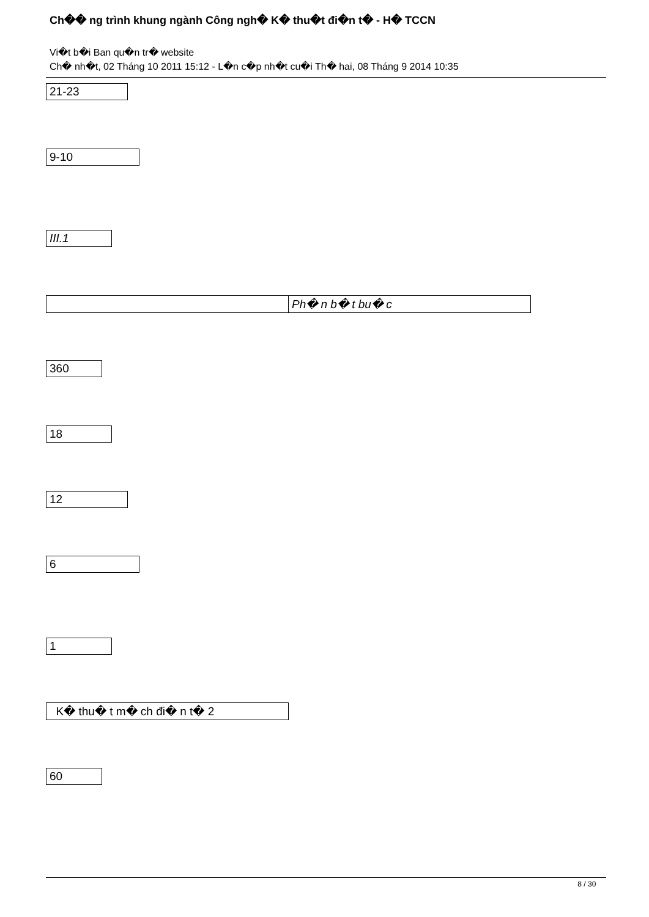Ch�� ng trình khung ngành Công ngh� K� thu�t đi�n t� - H� TCCN
Vi�t b�i Ban qu�n tr� website
Ch� nh�t, 02 Tháng 10 2011 15:12 - L�n c�p nh�t cu�i Th� hai, 08 Tháng 9 2014 10:35
| 21-23 |
| 9-10 |
| III.1 |
| | Ph� n b� t bu� c |
| 360 |
| 18 |
| 12 |
| 6 |
| 1 |
| K� thu� t m� ch đi� n t� 2 |
| 60 |
8 / 30